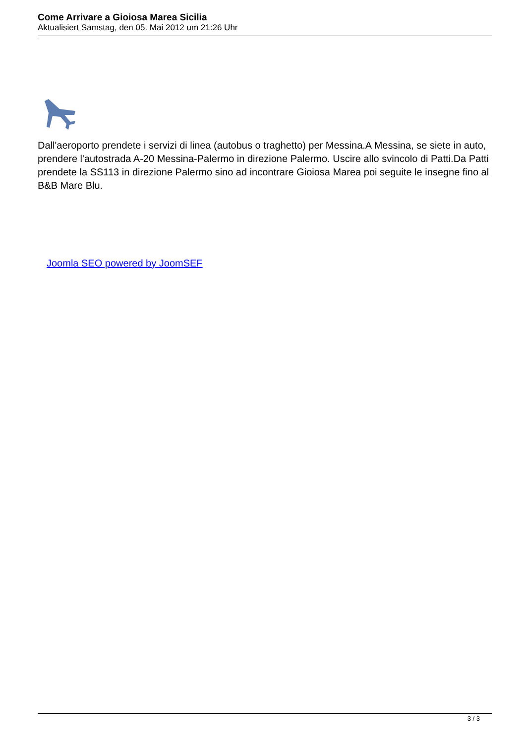Come Arrivare a Gioiosa Marea Sicilia
Aktualisiert Samstag, den 05. Mai 2012 um 21:26 Uhr
Dall'aeroporto prendete i servizi di linea (autobus o traghetto) per Messina.A Messina, se siete in auto, prendere l'autostrada A-20 Messina-Palermo in direzione Palermo. Uscire allo svincolo di Patti.Da Patti prendete la SS113 in direzione Palermo sino ad incontrare Gioiosa Marea poi seguite le insegne fino al B&B Mare Blu.
Joomla SEO powered by JoomSEF
3 / 3